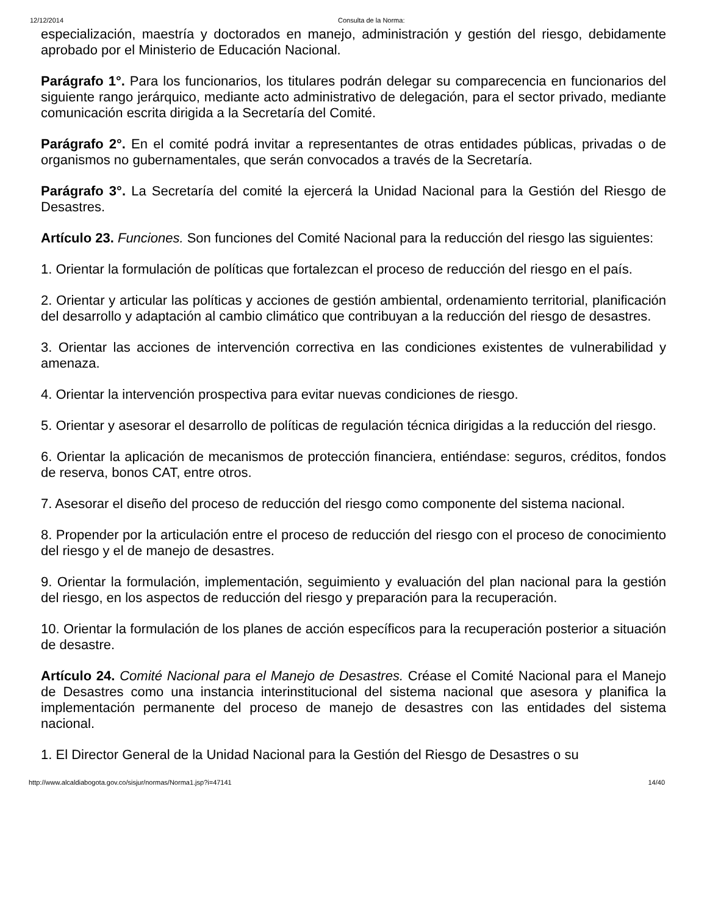12/12/2014 Consulta de la Norma:
especialización, maestría y doctorados en manejo, administración y gestión del riesgo, debidamente aprobado por el Ministerio de Educación Nacional.
Parágrafo 1°. Para los funcionarios, los titulares podrán delegar su comparecencia en funcionarios del siguiente rango jerárquico, mediante acto administrativo de delegación, para el sector privado, mediante comunicación escrita dirigida a la Secretaría del Comité.
Parágrafo 2°. En el comité podrá invitar a representantes de otras entidades públicas, privadas o de organismos no gubernamentales, que serán convocados a través de la Secretaría.
Parágrafo 3°. La Secretaría del comité la ejercerá la Unidad Nacional para la Gestión del Riesgo de Desastres.
Artículo 23. Funciones. Son funciones del Comité Nacional para la reducción del riesgo las siguientes:
1. Orientar la formulación de políticas que fortalezcan el proceso de reducción del riesgo en el país.
2. Orientar y articular las políticas y acciones de gestión ambiental, ordenamiento territorial, planificación del desarrollo y adaptación al cambio climático que contribuyan a la reducción del riesgo de desastres.
3. Orientar las acciones de intervención correctiva en las condiciones existentes de vulnerabilidad y amenaza.
4. Orientar la intervención prospectiva para evitar nuevas condiciones de riesgo.
5. Orientar y asesorar el desarrollo de políticas de regulación técnica dirigidas a la reducción del riesgo.
6. Orientar la aplicación de mecanismos de protección financiera, entiéndase: seguros, créditos, fondos de reserva, bonos CAT, entre otros.
7. Asesorar el diseño del proceso de reducción del riesgo como componente del sistema nacional.
8. Propender por la articulación entre el proceso de reducción del riesgo con el proceso de conocimiento del riesgo y el de manejo de desastres.
9. Orientar la formulación, implementación, seguimiento y evaluación del plan nacional para la gestión del riesgo, en los aspectos de reducción del riesgo y preparación para la recuperación.
10. Orientar la formulación de los planes de acción específicos para la recuperación posterior a situación de desastre.
Artículo 24. Comité Nacional para el Manejo de Desastres. Créase el Comité Nacional para el Manejo de Desastres como una instancia interinstitucional del sistema nacional que asesora y planifica la implementación permanente del proceso de manejo de desastres con las entidades del sistema nacional.
1. El Director General de la Unidad Nacional para la Gestión del Riesgo de Desastres o su
http://www.alcaldiabogota.gov.co/sisjur/normas/Norma1.jsp?i=47141 14/40